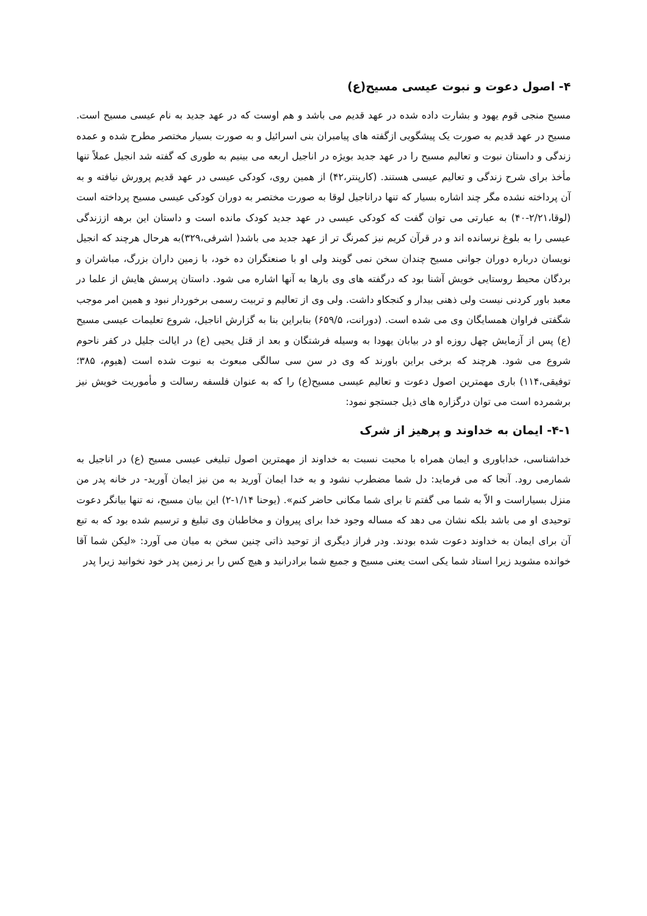۴- اصول دعوت و نبوت عیسی مسیح(ع)
مسیح منجی قوم یهود و بشارت داده شده در عهد قدیم می باشد و هم اوست که در عهد جدید به نام عیسی مسیح است. مسیح در عهد قدیم به صورت یک پیشگویی ازگفته های پیامبران بنی اسرائیل و به صورت بسیار مختصر مطرح شده و عمده زندگی و داستان نبوت و تعالیم مسیح را در عهد جدید بویژه در اناجیل اربعه می بینیم به طوری که گفته شد انجیل عملاً تنها مأخذ برای شرح زندگی و تعالیم عیسی هستند. (کارپنتر،۴۲) از همین روی، کودکی عیسی در عهد قدیم پرورش نیافته و به آن پرداخته نشده مگر چند اشاره بسیار که تنها دراناجیل لوقا به صورت مختصر به دوران کودکی عیسی مسیح پرداخته است (لوقا،۲/۲۱-۴۰) به عبارتی می توان گفت که کودکی عیسی در عهد جدید کودک مانده است و داستان این برهه اززندگی عیسی را به بلوغ نرسانده اند و در قرآن کریم نیز کمرنگ تر از عهد جدید می باشد( اشرفی،۳۲۹)به هرحال هرچند که انجیل نویسان درباره دوران جوانی مسیح چندان سخن نمی گویند ولی او با صنعتگران ده خود، با زمین داران بزرگ، مباشران و بردگان محیط روستایی خویش آشنا بود که درگفته های وی بارها به آنها اشاره می شود. داستان پرسش هایش از علما در معبد باور کردنی نیست ولی ذهنی بیدار و کنجکاو داشت. ولی وی از تعالیم و تربیت رسمی برخوردار نبود و همین امر موجب شگفتی فراوان همسایگان وی می شده است. (دورانت، ۶۵۹/۵) بنابراین بنا به گزارش اناجیل، شروع تعلیمات عیسی مسیح (ع) پس از آزمایش چهل روزه او در بیابان یهودا به وسیله فرشتگان و بعد از قتل یحیی (ع) در ایالت جلیل در کفر ناحوم شروع می شود. هرچند که برخی براین باورند که وی در سن سی سالگی مبعوث به نبوت شده است (هیوم، ۳۸۵؛ توفیقی،۱۱۴) باری مهمترین اصول دعوت و تعالیم عیسی مسیح(ع) را که به عنوان فلسفه رسالت و مأموریت خویش نیز برشمرده است می توان درگزاره های ذیل جستجو نمود:
۴-۱- ایمان به خداوند و پرهیز از شرک
خداشناسی، خداباوری و ایمان همراه با محبت نسبت به خداوند از مهمترین اصول تبلیغی عیسی مسیح (ع) در اناجیل به شمارمی رود. آنجا که می فرماید: دل شما مضطرب نشود و به خدا ایمان آورید به من نیز ایمان آورید- در خانه پدر من منزل بسیاراست و الاّ به شما می گفتم تا برای شما مکانی حاضر کنم». (یوحنا ۱/۱۴-۲) این بیان مسیح، نه تنها بیانگر دعوت توحیدی او می باشد بلکه نشان می دهد که مساله وجود خدا برای پیروان و مخاطبان وی تبلیغ و ترسیم شده بود که به تبع آن برای ایمان به خداوند دعوت شده بودند. ودر فراز دیگری از توحید ذاتی چنین سخن به میان می آورد: «لیکن شما آقا خوانده مشوید زیرا استاد شما یکی است یعنی مسیح و جمیع شما برادرانید و هیچ کس را بر زمین پدر خود نخوانید زیرا پدر